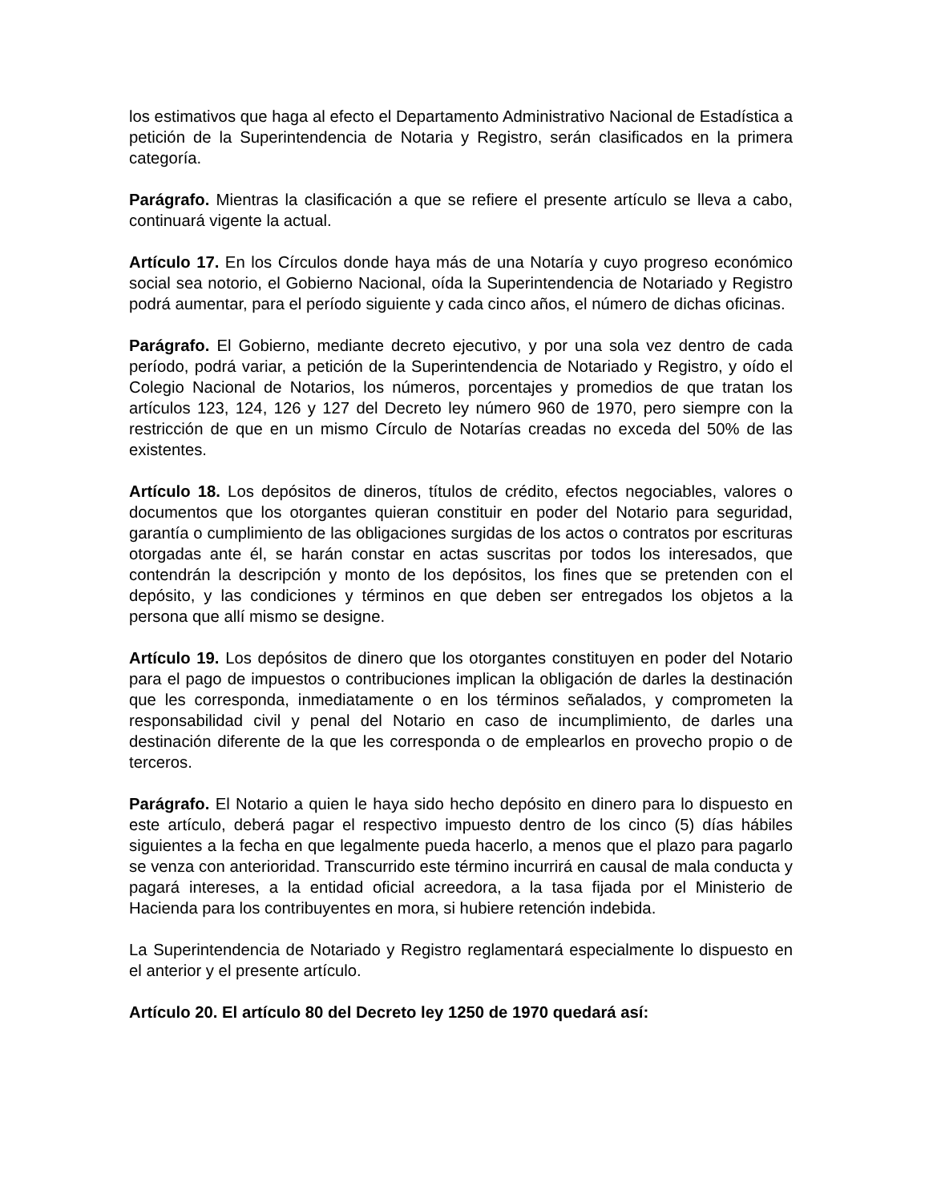los estimativos que haga al efecto el Departamento Administrativo Nacional de Estadística a petición de la Superintendencia de Notaria y Registro, serán clasificados en la primera categoría.
Parágrafo. Mientras la clasificación a que se refiere el presente artículo se lleva a cabo, continuará vigente la actual.
Artículo 17. En los Círculos donde haya más de una Notaría y cuyo progreso económico social sea notorio, el Gobierno Nacional, oída la Superintendencia de Notariado y Registro podrá aumentar, para el período siguiente y cada cinco años, el número de dichas oficinas.
Parágrafo. El Gobierno, mediante decreto ejecutivo, y por una sola vez dentro de cada período, podrá variar, a petición de la Superintendencia de Notariado y Registro, y oído el Colegio Nacional de Notarios, los números, porcentajes y promedios de que tratan los artículos 123, 124, 126 y 127 del Decreto ley número 960 de 1970, pero siempre con la restricción de que en un mismo Círculo de Notarías creadas no exceda del 50% de las existentes.
Artículo 18. Los depósitos de dineros, títulos de crédito, efectos negociables, valores o documentos que los otorgantes quieran constituir en poder del Notario para seguridad, garantía o cumplimiento de las obligaciones surgidas de los actos o contratos por escrituras otorgadas ante él, se harán constar en actas suscritas por todos los interesados, que contendrán la descripción y monto de los depósitos, los fines que se pretenden con el depósito, y las condiciones y términos en que deben ser entregados los objetos a la persona que allí mismo se designe.
Artículo 19. Los depósitos de dinero que los otorgantes constituyen en poder del Notario para el pago de impuestos o contribuciones implican la obligación de darles la destinación que les corresponda, inmediatamente o en los términos señalados, y comprometen la responsabilidad civil y penal del Notario en caso de incumplimiento, de darles una destinación diferente de la que les corresponda o de emplearlos en provecho propio o de terceros.
Parágrafo. El Notario a quien le haya sido hecho depósito en dinero para lo dispuesto en este artículo, deberá pagar el respectivo impuesto dentro de los cinco (5) días hábiles siguientes a la fecha en que legalmente pueda hacerlo, a menos que el plazo para pagarlo se venza con anterioridad. Transcurrido este término incurrirá en causal de mala conducta y pagará intereses, a la entidad oficial acreedora, a la tasa fijada por el Ministerio de Hacienda para los contribuyentes en mora, si hubiere retención indebida.
La Superintendencia de Notariado y Registro reglamentará especialmente lo dispuesto en el anterior y el presente artículo.
Artículo 20. El artículo 80 del Decreto ley 1250 de 1970 quedará así: